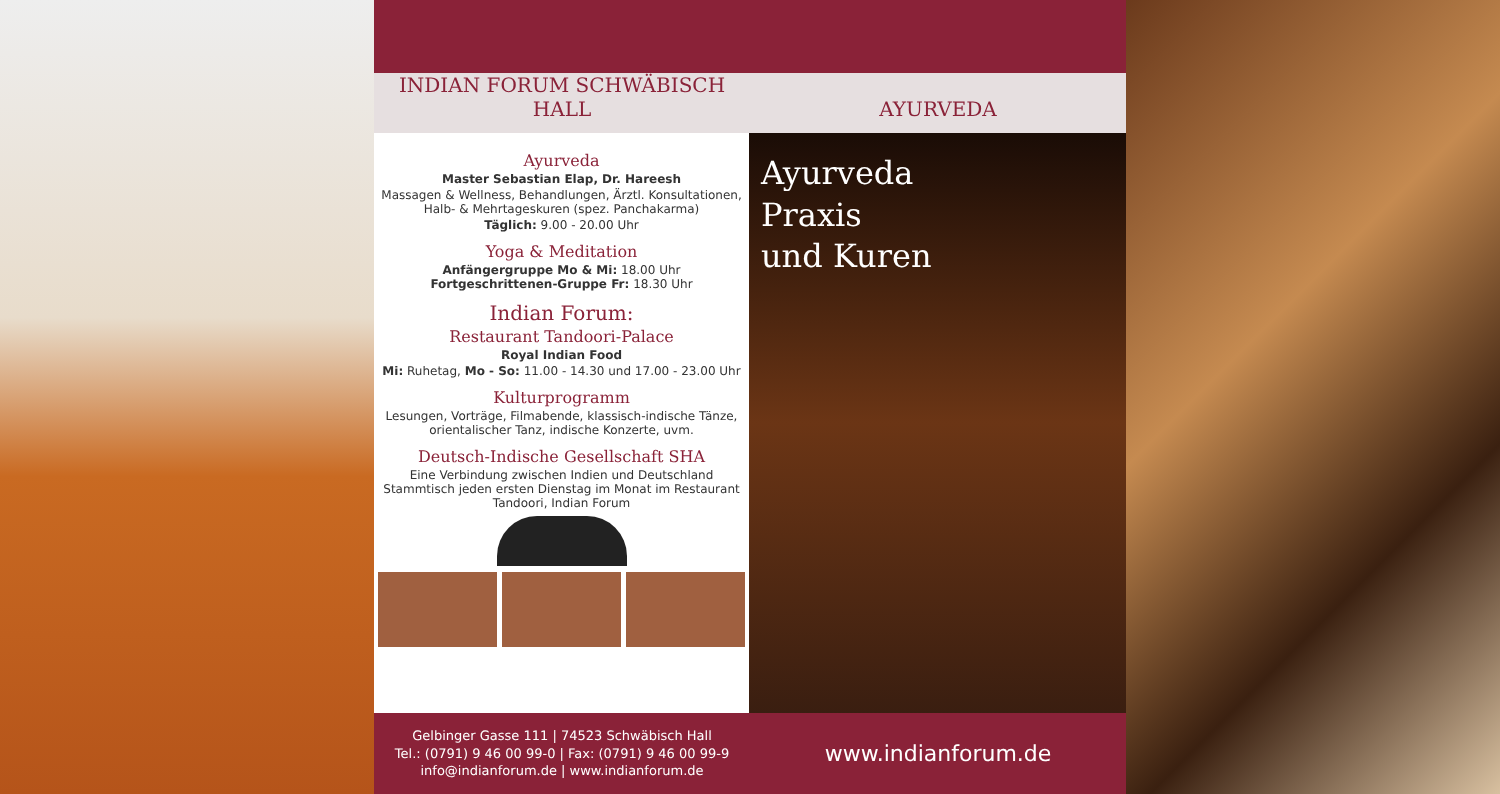INDIAN FORUM SCHWÄBISCH HALL
AYURVEDA
Ayurveda
Master Sebastian Elap, Dr. Hareesh
Massagen & Wellness, Behandlungen, Ärztl. Konsultationen, Halb- & Mehrtageskuren (spez. Panchakarma)
Täglich: 9.00 - 20.00 Uhr
Yoga & Meditation
Anfängergruppe Mo & Mi: 18.00 Uhr
Fortgeschrittenen-Gruppe Fr: 18.30 Uhr
Indian Forum:
Restaurant Tandoori-Palace
Royal Indian Food
Mi: Ruhetag, Mo - So: 11.00 - 14.30 und 17.00 - 23.00 Uhr
Kulturprogramm
Lesungen, Vorträge, Filmabende, klassisch-indische Tänze, orientalischer Tanz, indische Konzerte, uvm.
Deutsch-Indische Gesellschaft SHA
Eine Verbindung zwischen Indien und Deutschland Stammtisch jeden ersten Dienstag im Monat im Restaurant Tandoori, Indian Forum
Ayurveda
Praxis
und Kuren
Gelbinger Gasse 111 | 74523 Schwäbisch Hall
Tel.: (0791) 9 46 00 99-0 | Fax: (0791) 9 46 00 99-9
info@indianforum.de | www.indianforum.de
www.indianforum.de